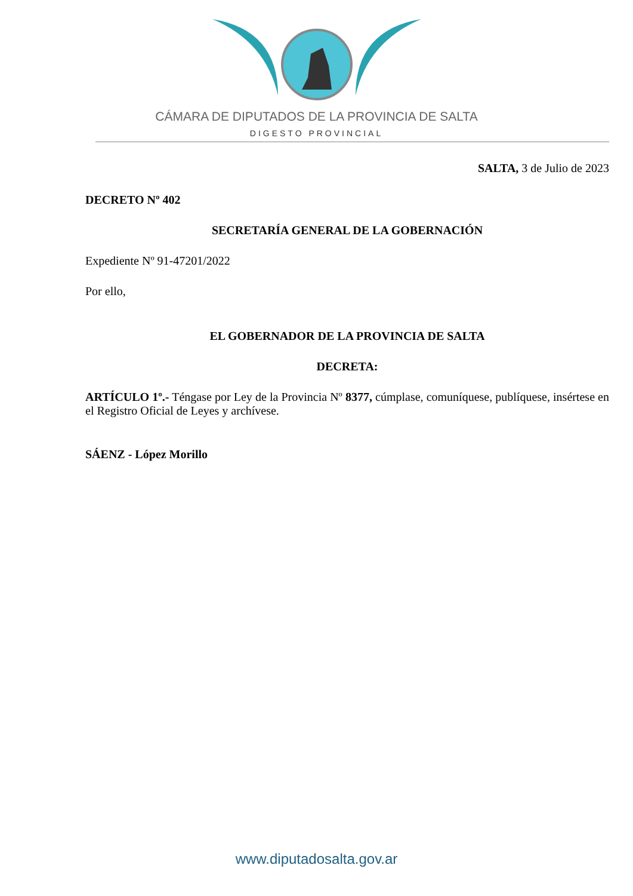CÁMARA DE DIPUTADOS DE LA PROVINCIA DE SALTA
DIGESTO PROVINCIAL
SALTA, 3 de Julio de 2023
DECRETO Nº 402
SECRETARÍA GENERAL DE LA GOBERNACIÓN
Expediente Nº 91-47201/2022
Por ello,
EL GOBERNADOR DE LA PROVINCIA DE SALTA
DECRETA:
ARTÍCULO 1º.- Téngase por Ley de la Provincia Nº 8377, cúmplase, comuníquese, publíquese, insértese en el Registro Oficial de Leyes y archívese.
SÁENZ - López Morillo
www.diputadosalta.gov.ar